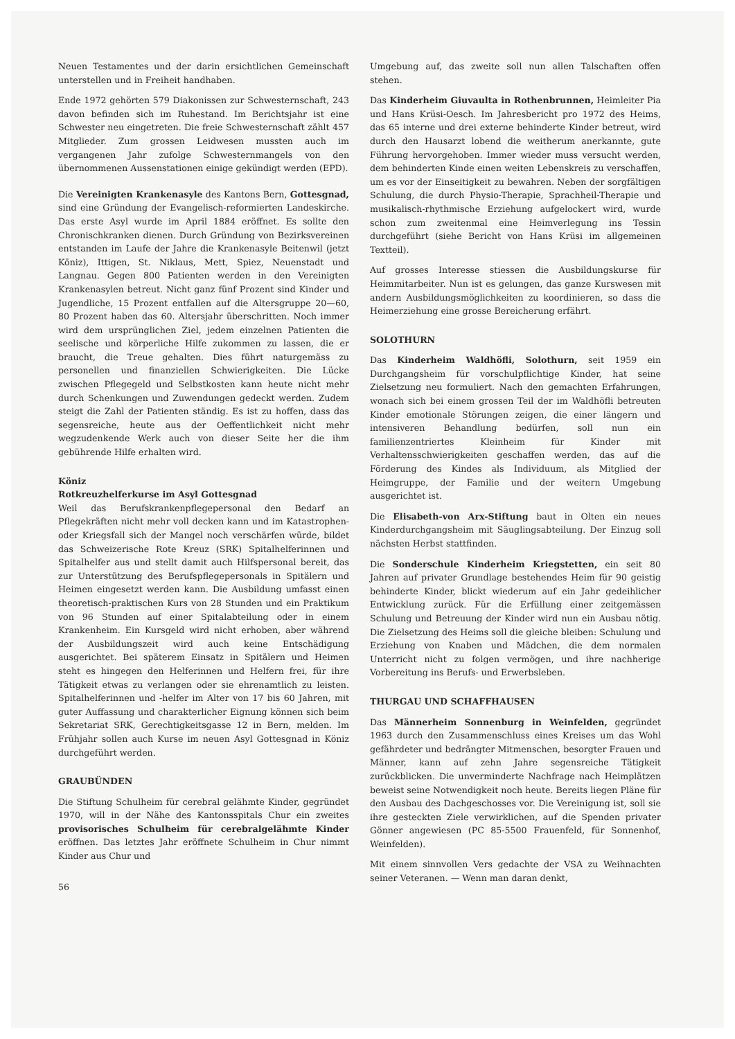Neuen Testamentes und der darin ersichtlichen Gemeinschaft unterstellen und in Freiheit handhaben.
Ende 1972 gehörten 579 Diakonissen zur Schwesternschaft, 243 davon befinden sich im Ruhestand. Im Berichtsjahr ist eine Schwester neu eingetreten. Die freie Schwesternschaft zählt 457 Mitglieder. Zum grossen Leidwesen mussten auch im vergangenen Jahr zufolge Schwesternmangels von den übernommenen Aussenstationen einige gekündigt werden (EPD).
Die Vereinigten Krankenasyle des Kantons Bern, Gottesgnad, sind eine Gründung der Evangelisch-reformierten Landeskirche. Das erste Asyl wurde im April 1884 eröffnet. Es sollte den Chronischkranken dienen. Durch Gründung von Bezirksvereinen entstanden im Laufe der Jahre die Krankenasyle Beitenwil (jetzt Köniz), Ittigen, St. Niklaus, Mett, Spiez, Neuenstadt und Langnau. Gegen 800 Patienten werden in den Vereinigten Krankenasylen betreut. Nicht ganz fünf Prozent sind Kinder und Jugendliche, 15 Prozent entfallen auf die Altersgruppe 20—60, 80 Prozent haben das 60. Altersjahr überschritten. Noch immer wird dem ursprünglichen Ziel, jedem einzelnen Patienten die seelische und körperliche Hilfe zukommen zu lassen, die er braucht, die Treue gehalten. Dies führt naturgemäss zu personellen und finanziellen Schwierigkeiten. Die Lücke zwischen Pflegegeld und Selbstkosten kann heute nicht mehr durch Schenkungen und Zuwendungen gedeckt werden. Zudem steigt die Zahl der Patienten ständig. Es ist zu hoffen, dass das segensreiche, heute aus der Oeffentlichkeit nicht mehr wegzudenkende Werk auch von dieser Seite her die ihm gebührende Hilfe erhalten wird.
Köniz
Rotkreuzhelferkurse im Asyl Gottesgnad
Weil das Berufskrankenpflegepersonal den Bedarf an Pflegekräften nicht mehr voll decken kann und im Katastrophen- oder Kriegsfall sich der Mangel noch verschärfen würde, bildet das Schweizerische Rote Kreuz (SRK) Spitalhelferinnen und Spitalhelfer aus und stellt damit auch Hilfspersonal bereit, das zur Unterstützung des Berufspflegepersonals in Spitälern und Heimen eingesetzt werden kann. Die Ausbildung umfasst einen theoretisch-praktischen Kurs von 28 Stunden und ein Praktikum von 96 Stunden auf einer Spitalabteilung oder in einem Krankenheim. Ein Kursgeld wird nicht erhoben, aber während der Ausbildungszeit wird auch keine Entschädigung ausgerichtet. Bei späterem Einsatz in Spitälern und Heimen steht es hingegen den Helferinnen und Helfern frei, für ihre Tätigkeit etwas zu verlangen oder sie ehrenamtlich zu leisten. Spitalhelferinnen und -helfer im Alter von 17 bis 60 Jahren, mit guter Auffassung und charakterlicher Eignung können sich beim Sekretariat SRK, Gerechtigkeitsgasse 12 in Bern, melden. Im Frühjahr sollen auch Kurse im neuen Asyl Gottesgnad in Köniz durchgeführt werden.
GRAUBÜNDEN
Die Stiftung Schulheim für cerebral gelähmte Kinder, gegründet 1970, will in der Nähe des Kantonsspitals Chur ein zweites provisorisches Schulheim für cerebralgelähmte Kinder eröffnen. Das letztes Jahr eröffnete Schulheim in Chur nimmt Kinder aus Chur und
Umgebung auf, das zweite soll nun allen Talschaften offen stehen.
Das Kinderheim Giuvaulta in Rothenbrunnen, Heimleiter Pia und Hans Krüsi-Oesch. Im Jahresbericht pro 1972 des Heims, das 65 interne und drei externe behinderte Kinder betreut, wird durch den Hausarzt lobend die weitherum anerkannte, gute Führung hervorgehoben. Immer wieder muss versucht werden, dem behinderten Kinde einen weiten Lebenskreis zu verschaffen, um es vor der Einseitigkeit zu bewahren. Neben der sorgfältigen Schulung, die durch Physio-Therapie, Sprachheil-Therapie und musikalisch-rhythmische Erziehung aufgelockert wird, wurde schon zum zweitenmal eine Heimverlegung ins Tessin durchgeführt (siehe Bericht von Hans Krüsi im allgemeinen Textteil).
Auf grosses Interesse stiessen die Ausbildungskurse für Heimmitarbeiter. Nun ist es gelungen, das ganze Kurswesen mit andern Ausbildungsmöglichkeiten zu koordinieren, so dass die Heimerziehung eine grosse Bereicherung erfährt.
SOLOTHURN
Das Kinderheim Waldhöfli, Solothurn, seit 1959 ein Durchgangsheim für vorschulpflichtige Kinder, hat seine Zielsetzung neu formuliert. Nach den gemachten Erfahrungen, wonach sich bei einem grossen Teil der im Waldhöfli betreuten Kinder emotionale Störungen zeigen, die einer längern und intensiveren Behandlung bedürfen, soll nun ein familienzentriertes Kleinheim für Kinder mit Verhaltensschwierigkeiten geschaffen werden, das auf die Förderung des Kindes als Individuum, als Mitglied der Heimgruppe, der Familie und der weitern Umgebung ausgerichtet ist.
Die Elisabeth-von Arx-Stiftung baut in Olten ein neues Kinderdurchgangsheim mit Säuglingsabteilung. Der Einzug soll nächsten Herbst stattfinden.
Die Sonderschule Kinderheim Kriegstetten, ein seit 80 Jahren auf privater Grundlage bestehendes Heim für 90 geistig behinderte Kinder, blickt wiederum auf ein Jahr gedeihlicher Entwicklung zurück. Für die Erfüllung einer zeitgemässen Schulung und Betreuung der Kinder wird nun ein Ausbau nötig. Die Zielsetzung des Heims soll die gleiche bleiben: Schulung und Erziehung von Knaben und Mädchen, die dem normalen Unterricht nicht zu folgen vermögen, und ihre nachherige Vorbereitung ins Berufs- und Erwerbsleben.
THURGAU UND SCHAFFHAUSEN
Das Männerheim Sonnenburg in Weinfelden, gegründet 1963 durch den Zusammenschluss eines Kreises um das Wohl gefährdeter und bedrängter Mitmenschen, besorgter Frauen und Männer, kann auf zehn Jahre segensreiche Tätigkeit zurückblicken. Die unverminderte Nachfrage nach Heimplätzen beweist seine Notwendigkeit noch heute. Bereits liegen Pläne für den Ausbau des Dachgeschosses vor. Die Vereinigung ist, soll sie ihre gesteckten Ziele verwirklichen, auf die Spenden privater Gönner angewiesen (PC 85-5500 Frauenfeld, für Sonnenhof, Weinfelden).
Mit einem sinnvollen Vers gedachte der VSA zu Weihnachten seiner Veteranen. — Wenn man daran denkt,
56